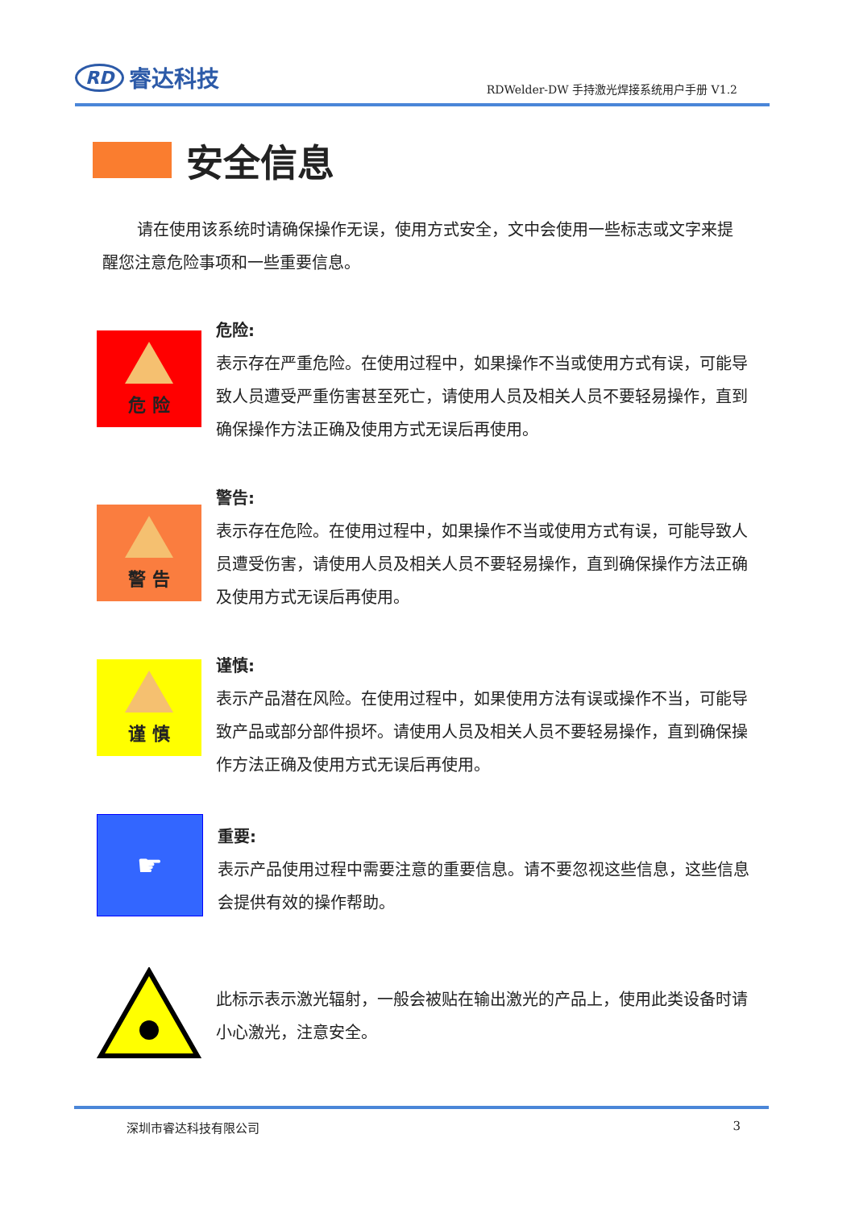RD 睿达科技
RDWelder-DW 手持激光焊接系统用户手册 V1.2
安全信息
请在使用该系统时请确保操作无误，使用方式安全，文中会使用一些标志或文字来提醒您注意危险事项和一些重要信息。
危 险
危险:
表示存在严重危险。在使用过程中，如果操作不当或使用方式有误，可能导致人员遭受严重伤害甚至死亡，请使用人员及相关人员不要轻易操作，直到确保操作方法正确及使用方式无误后再使用。
警 告
警告:
表示存在危险。在使用过程中，如果操作不当或使用方式有误，可能导致人员遭受伤害，请使用人员及相关人员不要轻易操作，直到确保操作方法正确及使用方式无误后再使用。
谨 慎
谨慎:
表示产品潜在风险。在使用过程中，如果使用方法有误或操作不当，可能导致产品或部分部件损坏。请使用人员及相关人员不要轻易操作，直到确保操作方法正确及使用方式无误后再使用。
☛
重要:
表示产品使用过程中需要注意的重要信息。请不要忽视这些信息，这些信息会提供有效的操作帮助。
此标示表示激光辐射，一般会被贴在输出激光的产品上，使用此类设备时请小心激光，注意安全。
深圳市睿达科技有限公司 3